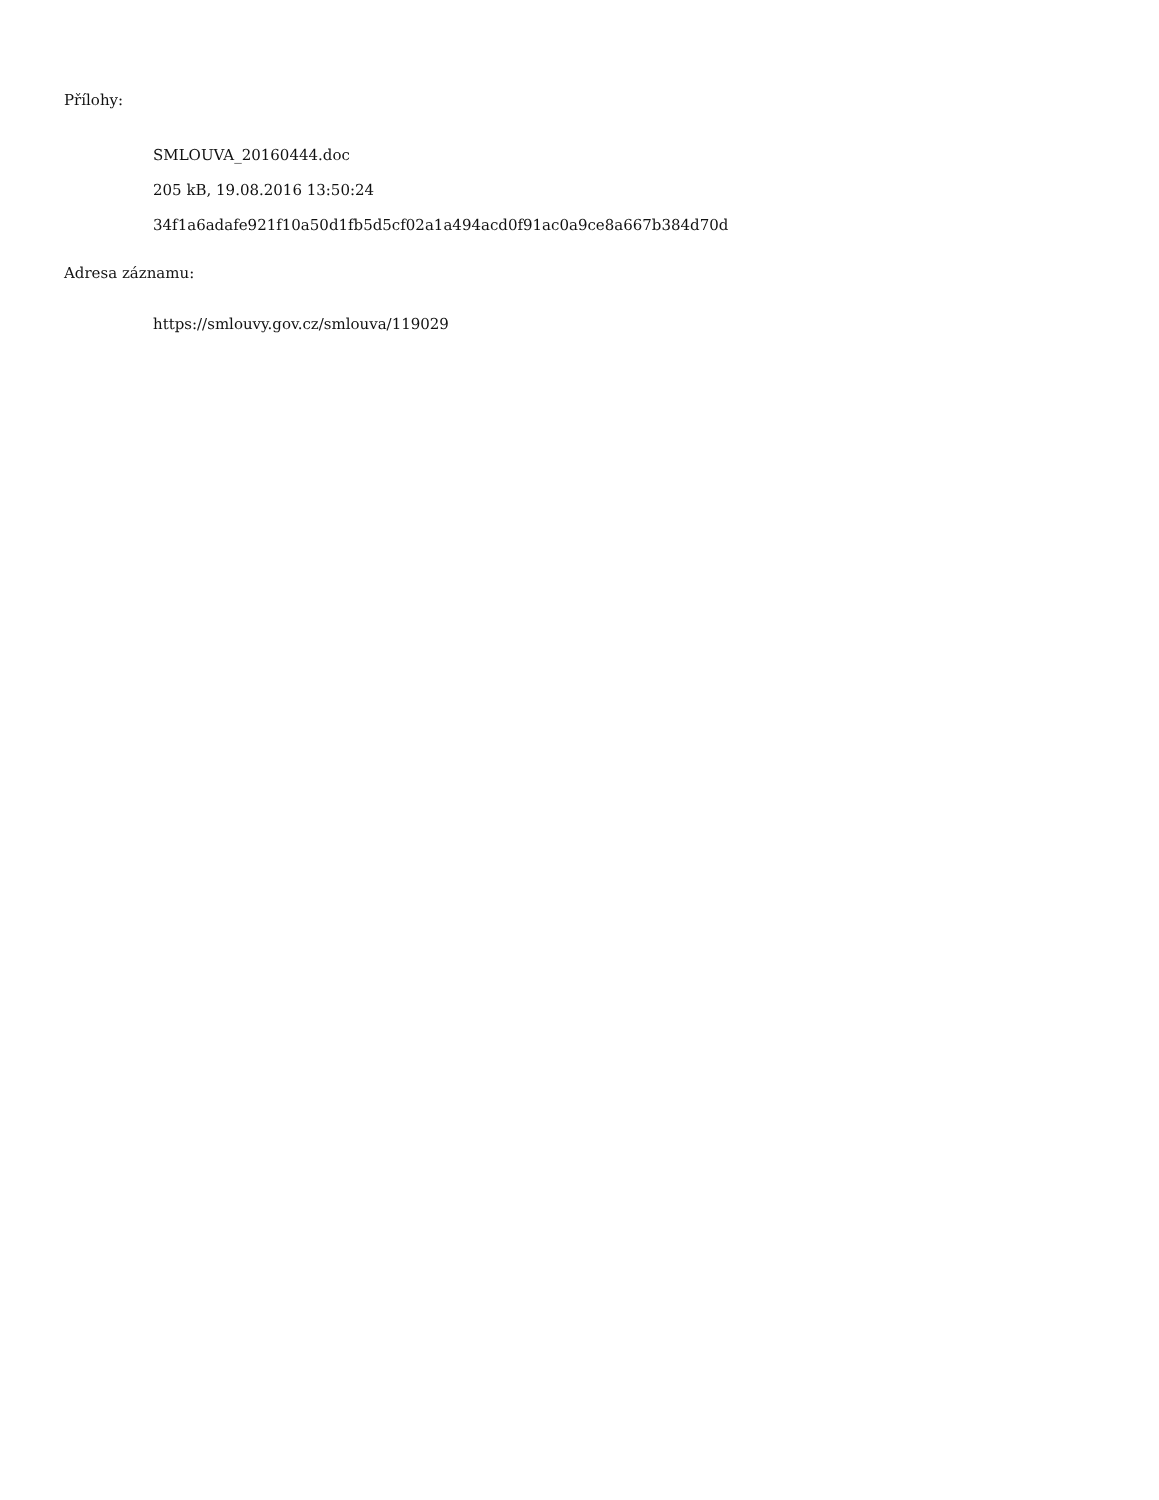Přílohy:
SMLOUVA_20160444.doc
205 kB, 19.08.2016 13:50:24
34f1a6adafe921f10a50d1fb5d5cf02a1a494acd0f91ac0a9ce8a667b384d70d
Adresa záznamu:
https://smlouvy.gov.cz/smlouva/119029